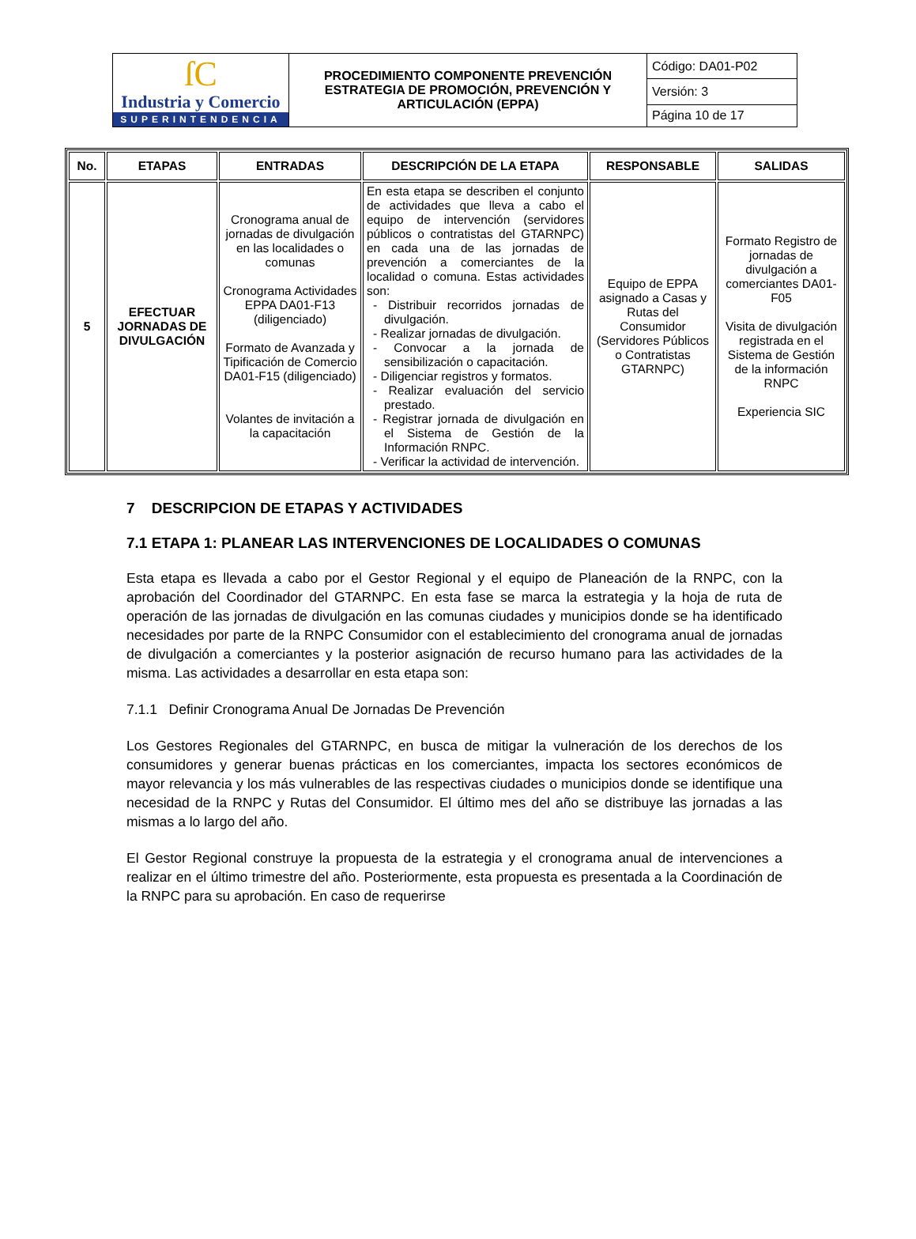| ſC Industria y Comercio SUPERINTENDENCIA | PROCEDIMIENTO COMPONENTE PREVENCIÓN ESTRATEGIA DE PROMOCIÓN, PREVENCIÓN Y ARTICULACIÓN (EPPA) | Código: DA01-P02 |
| | | Versión: 3 |
| | | Página 10 de 17 |
| No. | ETAPAS | ENTRADAS | DESCRIPCIÓN DE LA ETAPA | RESPONSABLE | SALIDAS |
| --- | --- | --- | --- | --- | --- |
| 5 | EFECTUAR JORNADAS DE DIVULGACIÓN | Cronograma anual de jornadas de divulgación en las localidades o comunas Cronograma Actividades EPPA DA01-F13 (diligenciado) Formato de Avanzada y Tipificación de Comercio DA01-F15 (diligenciado) Volantes de invitación a la capacitación | En esta etapa se describen el conjunto de actividades que lleva a cabo el equipo de intervención (servidores públicos o contratistas del GTARNPC) en cada una de las jornadas de prevención a comerciantes de la localidad o comuna. Estas actividades son: - Distribuir recorridos jornadas de divulgación. - Realizar jornadas de divulgación. - Convocar a la jornada de sensibilización o capacitación. - Diligenciar registros y formatos. - Realizar evaluación del servicio prestado. - Registrar jornada de divulgación en el Sistema de Gestión de la Información RNPC. - Verificar la actividad de intervención. | Equipo de EPPA asignado a Casas y Rutas del Consumidor (Servidores Públicos o Contratistas GTARNPC) | Formato Registro de jornadas de divulgación a comerciantes DA01-F05 Visita de divulgación registrada en el Sistema de Gestión de la información RNPC Experiencia SIC |
7 DESCRIPCION DE ETAPAS Y ACTIVIDADES
7.1 ETAPA 1: PLANEAR LAS INTERVENCIONES DE LOCALIDADES O COMUNAS
Esta etapa es llevada a cabo por el Gestor Regional y el equipo de Planeación de la RNPC, con la aprobación del Coordinador del GTARNPC. En esta fase se marca la estrategia y la hoja de ruta de operación de las jornadas de divulgación en las comunas ciudades y municipios donde se ha identificado necesidades por parte de la RNPC Consumidor con el establecimiento del cronograma anual de jornadas de divulgación a comerciantes y la posterior asignación de recurso humano para las actividades de la misma. Las actividades a desarrollar en esta etapa son:
7.1.1 Definir Cronograma Anual De Jornadas De Prevención
Los Gestores Regionales del GTARNPC, en busca de mitigar la vulneración de los derechos de los consumidores y generar buenas prácticas en los comerciantes, impacta los sectores económicos de mayor relevancia y los más vulnerables de las respectivas ciudades o municipios donde se identifique una necesidad de la RNPC y Rutas del Consumidor. El último mes del año se distribuye las jornadas a las mismas a lo largo del año.
El Gestor Regional construye la propuesta de la estrategia y el cronograma anual de intervenciones a realizar en el último trimestre del año. Posteriormente, esta propuesta es presentada a la Coordinación de la RNPC para su aprobación. En caso de requerirse